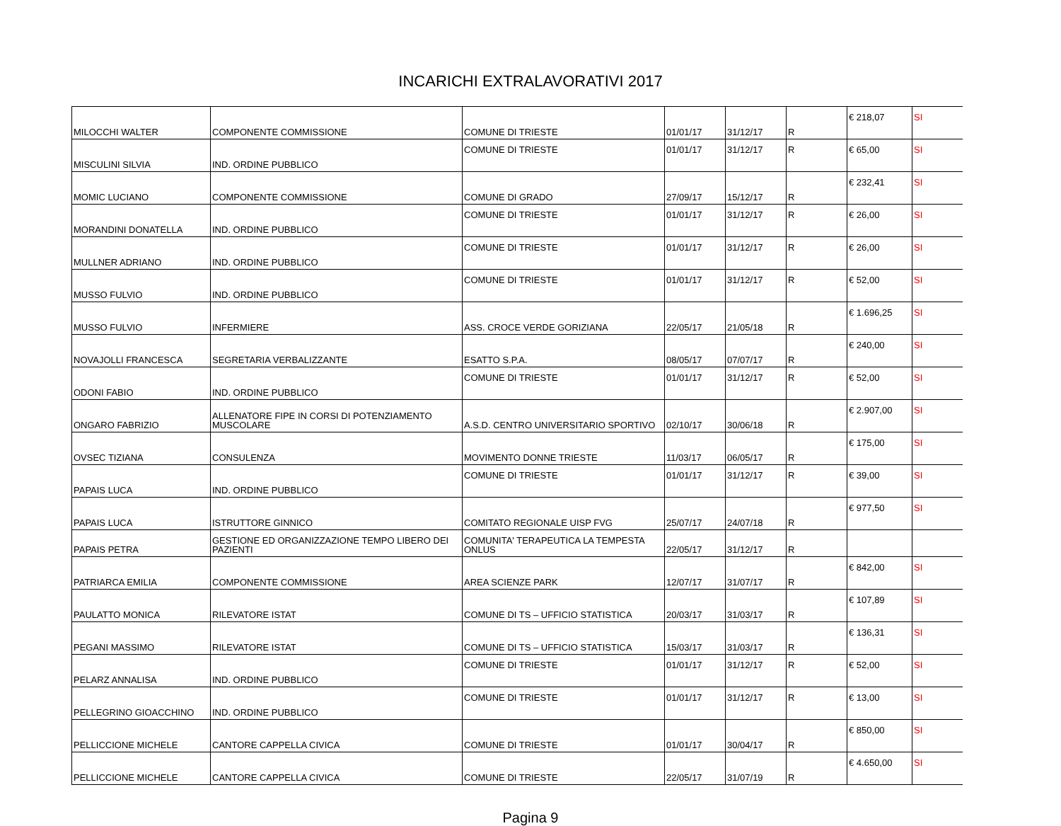INCARICHI EXTRALAVORATIVI 2017
| MILOCCHI WALTER | COMPONENTE COMMISSIONE | COMUNE DI TRIESTE | 01/01/17 | 31/12/17 | R | € 218,07 | SI |
| MISCULINI SILVIA | IND. ORDINE PUBBLICO | COMUNE DI TRIESTE | 01/01/17 | 31/12/17 | R | € 65,00 | SI |
| MOMIC LUCIANO | COMPONENTE COMMISSIONE | COMUNE DI GRADO | 27/09/17 | 15/12/17 | R | € 232,41 | SI |
| MORANDINI DONATELLA | IND. ORDINE PUBBLICO | COMUNE DI TRIESTE | 01/01/17 | 31/12/17 | R | € 26,00 | SI |
| MULLNER ADRIANO | IND. ORDINE PUBBLICO | COMUNE DI TRIESTE | 01/01/17 | 31/12/17 | R | € 26,00 | SI |
| MUSSO FULVIO | IND. ORDINE PUBBLICO | COMUNE DI TRIESTE | 01/01/17 | 31/12/17 | R | € 52,00 | SI |
| MUSSO FULVIO | INFERMIERE | ASS. CROCE VERDE GORIZIANA | 22/05/17 | 21/05/18 | R | € 1.696,25 | SI |
| NOVAJOLLI FRANCESCA | SEGRETARIA VERBALIZZANTE | ESATTO S.P.A. | 08/05/17 | 07/07/17 | R | € 240,00 | SI |
| ODONI FABIO | IND. ORDINE PUBBLICO | COMUNE DI TRIESTE | 01/01/17 | 31/12/17 | R | € 52,00 | SI |
| ONGARO FABRIZIO | ALLENATORE FIPE IN CORSI DI POTENZIAMENTO MUSCOLARE | A.S.D. CENTRO UNIVERSITARIO SPORTIVO | 02/10/17 | 30/06/18 | R | € 2.907,00 | SI |
| OVSEC TIZIANA | CONSULENZA | MOVIMENTO DONNE TRIESTE | 11/03/17 | 06/05/17 | R | € 175,00 | SI |
| PAPAIS LUCA | IND. ORDINE PUBBLICO | COMUNE DI TRIESTE | 01/01/17 | 31/12/17 | R | € 39,00 | SI |
| PAPAIS LUCA | ISTRUTTORE GINNICO | COMITATO REGIONALE UISP FVG | 25/07/17 | 24/07/18 | R | € 977,50 | SI |
| PAPAIS PETRA | GESTIONE ED ORGANIZZAZIONE TEMPO LIBERO DEI PAZIENTI | COMUNITA' TERAPEUTICA LA TEMPESTA ONLUS | 22/05/17 | 31/12/17 | R | | |
| PATRIARCA EMILIA | COMPONENTE COMMISSIONE | AREA SCIENZE PARK | 12/07/17 | 31/07/17 | R | € 842,00 | SI |
| PAULATTO MONICA | RILEVATORE ISTAT | COMUNE DI TS – UFFICIO STATISTICA | 20/03/17 | 31/03/17 | R | € 107,89 | SI |
| PEGANI MASSIMO | RILEVATORE ISTAT | COMUNE DI TS – UFFICIO STATISTICA | 15/03/17 | 31/03/17 | R | € 136,31 | SI |
| PELARZ ANNALISA | IND. ORDINE PUBBLICO | COMUNE DI TRIESTE | 01/01/17 | 31/12/17 | R | € 52,00 | SI |
| PELLEGRINO GIOACCHINO | IND. ORDINE PUBBLICO | COMUNE DI TRIESTE | 01/01/17 | 31/12/17 | R | € 13,00 | SI |
| PELLICCIONE MICHELE | CANTORE CAPPELLA CIVICA | COMUNE DI TRIESTE | 01/01/17 | 30/04/17 | R | € 850,00 | SI |
| PELLICCIONE MICHELE | CANTORE CAPPELLA CIVICA | COMUNE DI TRIESTE | 22/05/17 | 31/07/19 | R | € 4.650,00 | SI |
Pagina 9